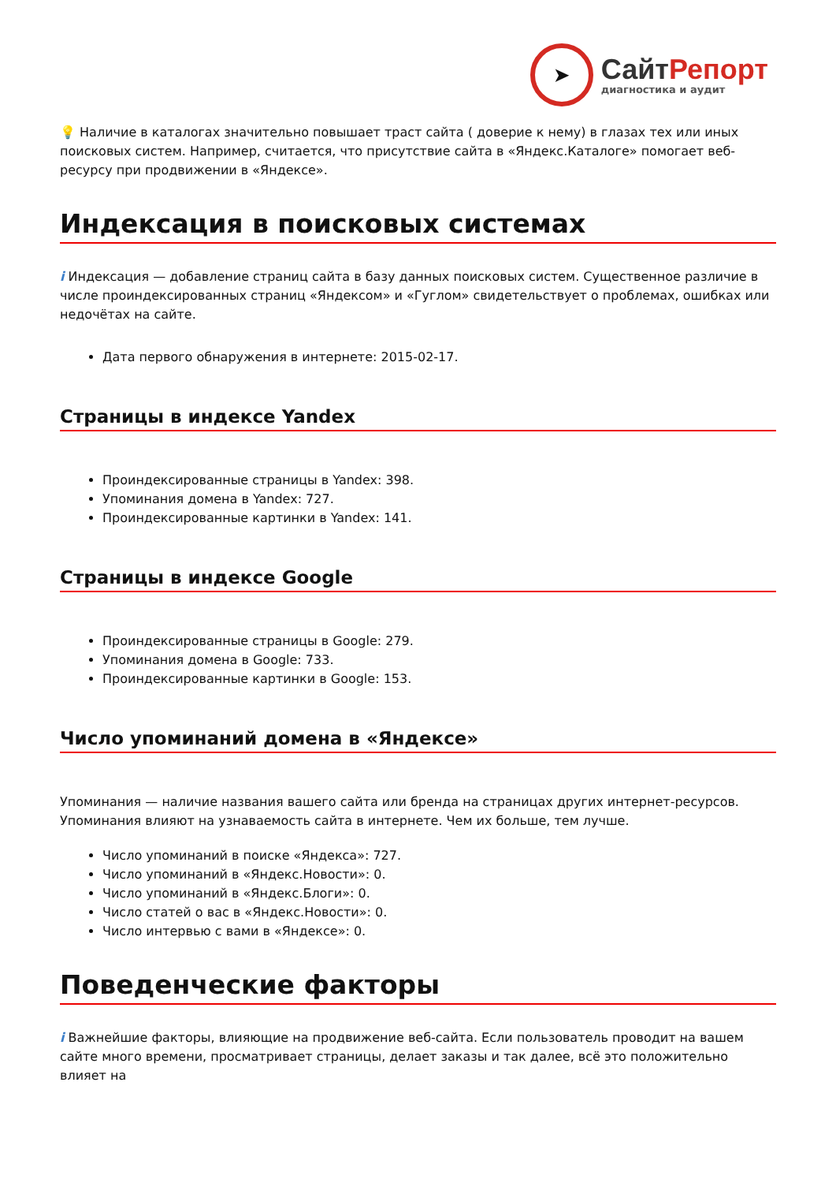➤
СайтРепорт
диагностика и аудит
💡 Наличие в каталогах значительно повышает траст сайта ( доверие к нему) в глазах тех или иных поисковых систем. Например, считается, что присутствие сайта в «Яндекс.Каталоге» помогает веб-ресурсу при продвижении в «Яндексе».
Индексация в поисковых системах
i Индексация — добавление страниц сайта в базу данных поисковых систем. Существенное различие в числе проиндексированных страниц «Яндексом» и «Гуглом» свидетельствует о проблемах, ошибках или недочётах на сайте.
Дата первого обнаружения в интернете: 2015-02-17.
Страницы в индексе Yandex
Проиндексированные страницы в Yandex: 398.
Упоминания домена в Yandex: 727.
Проиндексированные картинки в Yandex: 141.
Страницы в индексе Google
Проиндексированные страницы в Google: 279.
Упоминания домена в Google: 733.
Проиндексированные картинки в Google: 153.
Число упоминаний домена в «Яндексе»
Упоминания — наличие названия вашего сайта или бренда на страницах других интернет-ресурсов. Упоминания влияют на узнаваемость сайта в интернете. Чем их больше, тем лучше.
Число упоминаний в поиске «Яндекса»: 727.
Число упоминаний в «Яндекс.Новости»: 0.
Число упоминаний в «Яндекс.Блоги»: 0.
Число статей о вас в «Яндекс.Новости»: 0.
Число интервью с вами в «Яндексе»: 0.
Поведенческие факторы
i Важнейшие факторы, влияющие на продвижение веб-сайта. Если пользователь проводит на вашем сайте много времени, просматривает страницы, делает заказы и так далее, всё это положительно влияет на